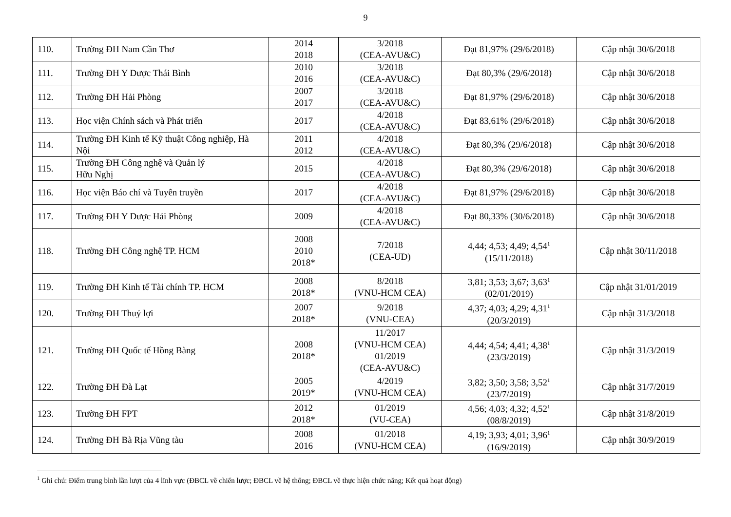9
| 110. | Trường ĐH Nam Cần Thơ | 2014 2018 | 3/2018 (CEA-AVU&C) | Đạt 81,97% (29/6/2018) | Cập nhật 30/6/2018 |
| 111. | Trường ĐH Y Dược Thái Bình | 2010 2016 | 3/2018 (CEA-AVU&C) | Đạt 80,3% (29/6/2018) | Cập nhật 30/6/2018 |
| 112. | Trường ĐH Hải Phòng | 2007 2017 | 3/2018 (CEA-AVU&C) | Đạt 81,97% (29/6/2018) | Cập nhật 30/6/2018 |
| 113. | Học viện Chính sách và Phát triển | 2017 | 4/2018 (CEA-AVU&C) | Đạt 83,61% (29/6/2018) | Cập nhật 30/6/2018 |
| 114. | Trường ĐH Kinh tế Kỹ thuật Công nghiệp, Hà Nội | 2011 2012 | 4/2018 (CEA-AVU&C) | Đạt 80,3% (29/6/2018) | Cập nhật 30/6/2018 |
| 115. | Trường ĐH Công nghệ và Quản lý Hữu Nghị | 2015 | 4/2018 (CEA-AVU&C) | Đạt 80,3% (29/6/2018) | Cập nhật 30/6/2018 |
| 116. | Học viện Báo chí và Tuyên truyền | 2017 | 4/2018 (CEA-AVU&C) | Đạt 81,97% (29/6/2018) | Cập nhật 30/6/2018 |
| 117. | Trường ĐH Y Dược Hải Phòng | 2009 | 4/2018 (CEA-AVU&C) | Đạt 80,33% (30/6/2018) | Cập nhật 30/6/2018 |
| 118. | Trường ĐH Công nghệ TP. HCM | 2008 2010 2018* | 7/2018 (CEA-UD) | 4,44; 4,53; 4,49; 4,54<sup>1</sup> (15/11/2018) | Cập nhật 30/11/2018 |
| 119. | Trường ĐH Kinh tế Tài chính TP. HCM | 2008 2018* | 8/2018 (VNU-HCM CEA) | 3,81; 3,53; 3,67; 3,63<sup>1</sup> (02/01/2019) | Cập nhật 31/01/2019 |
| 120. | Trường ĐH Thuỷ lợi | 2007 2018* | 9/2018 (VNU-CEA) | 4,37; 4,03; 4,29; 4,31<sup>1</sup> (20/3/2019) | Cập nhật 31/3/2018 |
| 121. | Trường ĐH Quốc tế Hồng Bàng | 2008 2018* | 11/2017 (VNU-HCM CEA) 01/2019 (CEA-AVU&C) | 4,44; 4,54; 4,41; 4,38<sup>1</sup> (23/3/2019) | Cập nhật 31/3/2019 |
| 122. | Trường ĐH Đà Lạt | 2005 2019* | 4/2019 (VNU-HCM CEA) | 3,82; 3,50; 3,58; 3,52<sup>1</sup> (23/7/2019) | Cập nhật 31/7/2019 |
| 123. | Trường ĐH FPT | 2012 2018* | 01/2019 (VU-CEA) | 4,56; 4,03; 4,32; 4,52<sup>1</sup> (08/8/2019) | Cập nhật 31/8/2019 |
| 124. | Trường ĐH Bà Rịa Vũng tàu | 2008 2016 | 01/2018 (VNU-HCM CEA) | 4,19; 3,93; 4,01; 3,96<sup>1</sup> (16/9/2019) | Cập nhật 30/9/2019 |
<sup>1</sup> Ghi chú: Điểm trung bình lần lượt của 4 lĩnh vực (ĐBCL về chiến lược; ĐBCL về hệ thống; ĐBCL về thực hiện chức năng; Kết quả hoạt động)